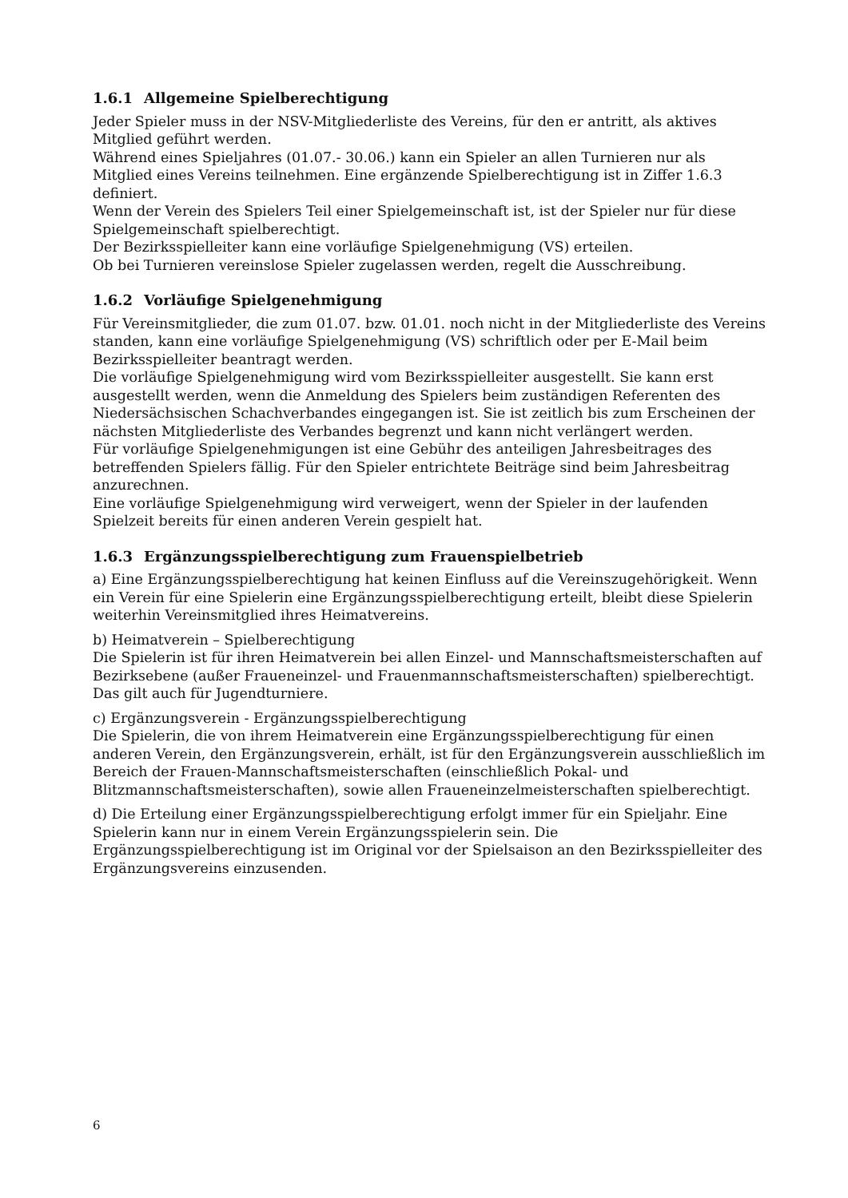1.6.1 Allgemeine Spielberechtigung
Jeder Spieler muss in der NSV-Mitgliederliste des Vereins, für den er antritt, als aktives Mitglied geführt werden.
Während eines Spieljahres (01.07.- 30.06.) kann ein Spieler an allen Turnieren nur als Mitglied eines Vereins teilnehmen. Eine ergänzende Spielberechtigung ist in Ziffer 1.6.3 definiert.
Wenn der Verein des Spielers Teil einer Spielgemeinschaft ist, ist der Spieler nur für diese Spielgemeinschaft spielberechtigt.
Der Bezirksspielleiter kann eine vorläufige Spielgenehmigung (VS) erteilen.
Ob bei Turnieren vereinslose Spieler zugelassen werden, regelt die Ausschreibung.
1.6.2 Vorläufige Spielgenehmigung
Für Vereinsmitglieder, die zum 01.07. bzw. 01.01. noch nicht in der Mitgliederliste des Vereins standen, kann eine vorläufige Spielgenehmigung (VS) schriftlich oder per E-Mail beim Bezirksspielleiter beantragt werden.
Die vorläufige Spielgenehmigung wird vom Bezirksspielleiter ausgestellt. Sie kann erst ausgestellt werden, wenn die Anmeldung des Spielers beim zuständigen Referenten des Niedersächsischen Schachverbandes eingegangen ist. Sie ist zeitlich bis zum Erscheinen der nächsten Mitgliederliste des Verbandes begrenzt und kann nicht verlängert werden.
Für vorläufige Spielgenehmigungen ist eine Gebühr des anteiligen Jahresbeitrages des betreffenden Spielers fällig. Für den Spieler entrichtete Beiträge sind beim Jahresbeitrag anzurechnen.
Eine vorläufige Spielgenehmigung wird verweigert, wenn der Spieler in der laufenden Spielzeit bereits für einen anderen Verein gespielt hat.
1.6.3 Ergänzungsspielberechtigung zum Frauenspielbetrieb
a) Eine Ergänzungsspielberechtigung hat keinen Einfluss auf die Vereinszugehörigkeit. Wenn ein Verein für eine Spielerin eine Ergänzungsspielberechtigung erteilt, bleibt diese Spielerin weiterhin Vereinsmitglied ihres Heimatvereins.
b) Heimatverein – Spielberechtigung
Die Spielerin ist für ihren Heimatverein bei allen Einzel- und Mannschaftsmeisterschaften auf Bezirksebene (außer Fraueneinzel- und Frauenmannschaftsmeisterschaften) spielberechtigt. Das gilt auch für Jugendturniere.
c) Ergänzungsverein - Ergänzungsspielberechtigung
Die Spielerin, die von ihrem Heimatverein eine Ergänzungsspielberechtigung für einen anderen Verein, den Ergänzungsverein, erhält, ist für den Ergänzungsverein ausschließlich im Bereich der Frauen-Mannschaftsmeisterschaften (einschließlich Pokal- und Blitzmannschaftsmeisterschaften), sowie allen Fraueneinzelmeisterschaften spielberechtigt.
d) Die Erteilung einer Ergänzungsspielberechtigung erfolgt immer für ein Spieljahr. Eine Spielerin kann nur in einem Verein Ergänzungsspielerin sein. Die Ergänzungsspielberechtigung ist im Original vor der Spielsaison an den Bezirksspielleiter des Ergänzungsvereins einzusenden.
6